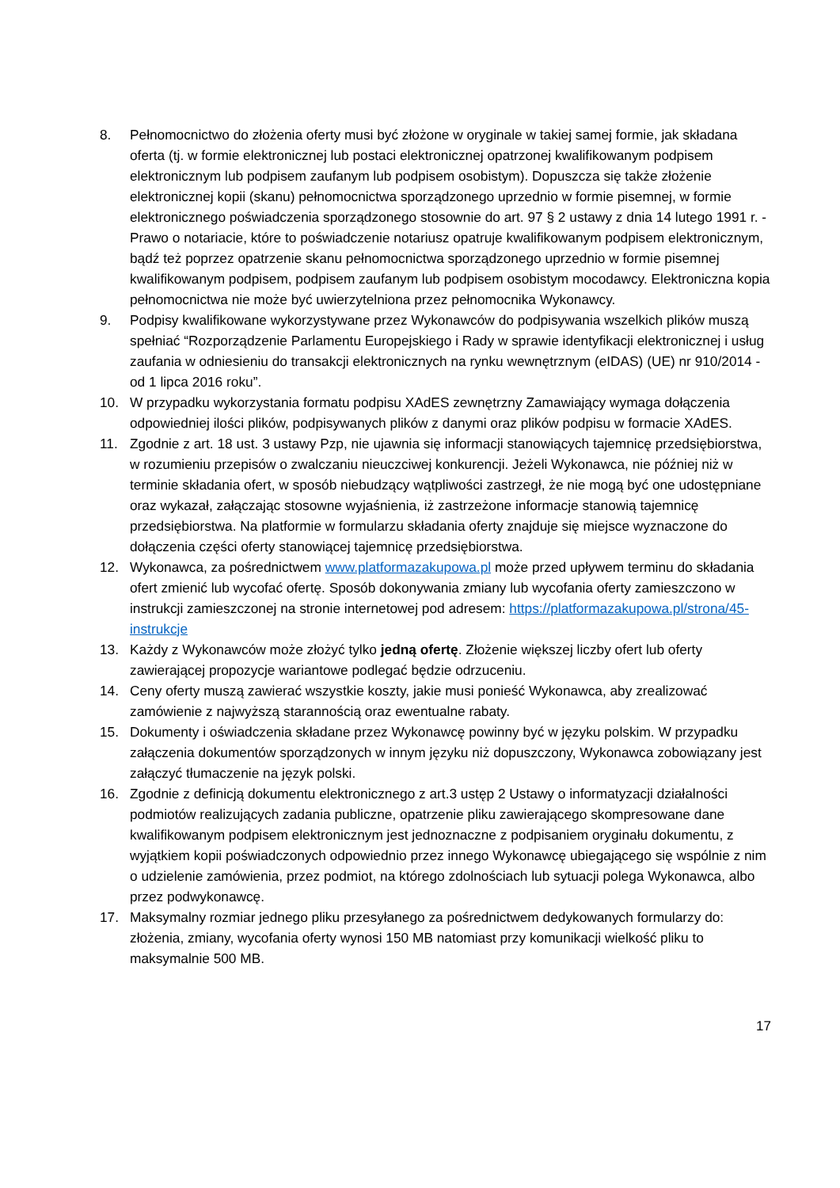8. Pełnomocnictwo do złożenia oferty musi być złożone w oryginale w takiej samej formie, jak składana oferta (tj. w formie elektronicznej lub postaci elektronicznej opatrzonej kwalifikowanym podpisem elektronicznym lub podpisem zaufanym lub podpisem osobistym). Dopuszcza się także złożenie elektronicznej kopii (skanu) pełnomocnictwa sporządzonego uprzednio w formie pisemnej, w formie elektronicznego poświadczenia sporządzonego stosownie do art. 97 § 2 ustawy z dnia 14 lutego 1991 r. - Prawo o notariacie, które to poświadczenie notariusz opatruje kwalifikowanym podpisem elektronicznym, bądź też poprzez opatrzenie skanu pełnomocnictwa sporządzonego uprzednio w formie pisemnej kwalifikowanym podpisem, podpisem zaufanym lub podpisem osobistym mocodawcy. Elektroniczna kopia pełnomocnictwa nie może być uwierzytelniona przez pełnomocnika Wykonawcy.
9. Podpisy kwalifikowane wykorzystywane przez Wykonawców do podpisywania wszelkich plików muszą spełniać “Rozporządzenie Parlamentu Europejskiego i Rady w sprawie identyfikacji elektronicznej i usług zaufania w odniesieniu do transakcji elektronicznych na rynku wewnętrznym (eIDAS) (UE) nr 910/2014 - od 1 lipca 2016 roku”.
10. W przypadku wykorzystania formatu podpisu XAdES zewnętrzny Zamawiający wymaga dołączenia odpowiedniej ilości plików, podpisywanych plików z danymi oraz plików podpisu w formacie XAdES.
11. Zgodnie z art. 18 ust. 3 ustawy Pzp, nie ujawnia się informacji stanowiących tajemnicę przedsiębiorstwa, w rozumieniu przepisów o zwalczaniu nieuczciwej konkurencji. Jeżeli Wykonawca, nie później niż w terminie składania ofert, w sposób niebudzący wątpliwości zastrzegł, że nie mogą być one udostępniane oraz wykazał, załączając stosowne wyjaśnienia, iż zastrzeżone informacje stanowią tajemnicę przedsiębiorstwa. Na platformie w formularzu składania oferty znajduje się miejsce wyznaczone do dołączenia części oferty stanowiącej tajemnicę przedsiębiorstwa.
12. Wykonawca, za pośrednictwem www.platformazakupowa.pl może przed upływem terminu do składania ofert zmienić lub wycofać ofertę. Sposób dokonywania zmiany lub wycofania oferty zamieszczono w instrukcji zamieszczonej na stronie internetowej pod adresem: https://platformazakupowa.pl/strona/45-instrukcje
13. Każdy z Wykonawców może złożyć tylko jedną ofertę. Złożenie większej liczby ofert lub oferty zawierającej propozycje wariantowe podlegać będzie odrzuceniu.
14. Ceny oferty muszą zawierać wszystkie koszty, jakie musi ponieść Wykonawca, aby zrealizować zamówienie z najwyższą starannością oraz ewentualne rabaty.
15. Dokumenty i oświadczenia składane przez Wykonawcę powinny być w języku polskim. W przypadku załączenia dokumentów sporządzonych w innym języku niż dopuszczony, Wykonawca zobowiązany jest załączyć tłumaczenie na język polski.
16. Zgodnie z definicją dokumentu elektronicznego z art.3 ustęp 2 Ustawy o informatyzacji działalności podmiotów realizujących zadania publiczne, opatrzenie pliku zawierającego skompresowane dane kwalifikowanym podpisem elektronicznym jest jednoznaczne z podpisaniem oryginału dokumentu, z wyjątkiem kopii poświadczonych odpowiednio przez innego Wykonawcę ubiegającego się wspólnie z nim o udzielenie zamówienia, przez podmiot, na którego zdolnościach lub sytuacji polega Wykonawca, albo przez podwykonawcę.
17. Maksymalny rozmiar jednego pliku przesyłanego za pośrednictwem dedykowanych formularzy do: złożenia, zmiany, wycofania oferty wynosi 150 MB natomiast przy komunikacji wielkość pliku to maksymalnie 500 MB.
17